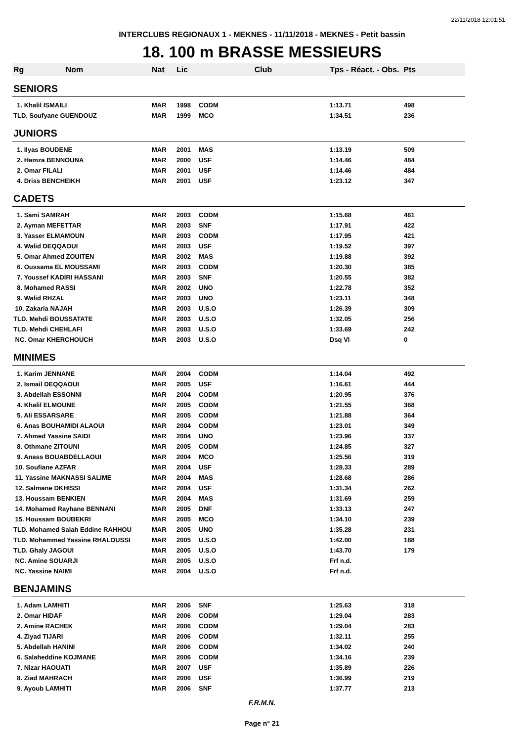22/11/2018 12:01:51
INTERCLUBS REGIONAUX 1 - MEKNES - 11/11/2018 - MEKNES - Petit bassin
18. 100 m BRASSE MESSIEURS
| Rg Nom | Nat | Lic | Club | Tps - Réact. - Obs. Pts | |
| --- | --- | --- | --- | --- | --- |
| SENIORS | | | | | |
| 1. Khalil ISMAILI | MAR | 1998 | CODM | 1:13.71 | 498 |
| TLD. Soufyane GUENDOUZ | MAR | 1999 | MCO | 1:34.51 | 236 |
| JUNIORS | | | | | |
| 1. Ilyas BOUDENE | MAR | 2001 | MAS | 1:13.19 | 509 |
| 2. Hamza BENNOUNA | MAR | 2000 | USF | 1:14.46 | 484 |
| 2. Omar FILALI | MAR | 2001 | USF | 1:14.46 | 484 |
| 4. Driss BENCHEIKH | MAR | 2001 | USF | 1:23.12 | 347 |
| CADETS | | | | | |
| 1. Sami SAMRAH | MAR | 2003 | CODM | 1:15.68 | 461 |
| 2. Ayman MEFETTAR | MAR | 2003 | SNF | 1:17.91 | 422 |
| 3. Yasser ELMAMOUN | MAR | 2003 | CODM | 1:17.95 | 421 |
| 4. Walid DEQQAOUI | MAR | 2003 | USF | 1:19.52 | 397 |
| 5. Omar Ahmed ZOUITEN | MAR | 2002 | MAS | 1:19.88 | 392 |
| 6. Oussama EL MOUSSAMI | MAR | 2003 | CODM | 1:20.30 | 385 |
| 7. Youssef KADIRI HASSANI | MAR | 2003 | SNF | 1:20.55 | 382 |
| 8. Mohamed RASSI | MAR | 2002 | UNO | 1:22.78 | 352 |
| 9. Walid RHZAL | MAR | 2003 | UNO | 1:23.11 | 348 |
| 10. Zakaria NAJAH | MAR | 2003 | U.S.O | 1:26.39 | 309 |
| TLD. Mehdi BOUSSATATE | MAR | 2003 | U.S.O | 1:32.05 | 256 |
| TLD. Mehdi CHEHLAFI | MAR | 2003 | U.S.O | 1:33.69 | 242 |
| NC. Omar KHERCHOUCH | MAR | 2003 | U.S.O | Dsq VI | 0 |
| MINIMES | | | | | |
| 1. Karim JENNANE | MAR | 2004 | CODM | 1:14.04 | 492 |
| 2. Ismail DEQQAOUI | MAR | 2005 | USF | 1:16.61 | 444 |
| 3. Abdellah ESSONNI | MAR | 2004 | CODM | 1:20.95 | 376 |
| 4. Khalil ELMOUNE | MAR | 2005 | CODM | 1:21.55 | 368 |
| 5. Ali ESSARSARE | MAR | 2005 | CODM | 1:21.88 | 364 |
| 6. Anas BOUHAMIDI ALAOUI | MAR | 2004 | CODM | 1:23.01 | 349 |
| 7. Ahmed Yassine SAIDI | MAR | 2004 | UNO | 1:23.96 | 337 |
| 8. Othmane ZITOUNI | MAR | 2005 | CODM | 1:24.85 | 327 |
| 9. Anass BOUABDELLAOUI | MAR | 2004 | MCO | 1:25.56 | 319 |
| 10. Soufiane AZFAR | MAR | 2004 | USF | 1:28.33 | 289 |
| 11. Yassine MAKNASSI SALIME | MAR | 2004 | MAS | 1:28.68 | 286 |
| 12. Salmane DKHISSI | MAR | 2004 | USF | 1:31.34 | 262 |
| 13. Houssam BENKIEN | MAR | 2004 | MAS | 1:31.69 | 259 |
| 14. Mohamed Rayhane BENNANI | MAR | 2005 | DNF | 1:33.13 | 247 |
| 15. Houssam BOUBEKRI | MAR | 2005 | MCO | 1:34.10 | 239 |
| TLD. Mohamed Salah Eddine RAHHOU | MAR | 2005 | UNO | 1:35.28 | 231 |
| TLD. Mohammed Yassine RHALOUSSI | MAR | 2005 | U.S.O | 1:42.00 | 188 |
| TLD. Ghaly JAGOUI | MAR | 2005 | U.S.O | 1:43.70 | 179 |
| NC. Amine SOUARJI | MAR | 2005 | U.S.O | Frf n.d. | |
| NC. Yassine NAIMI | MAR | 2004 | U.S.O | Frf n.d. | |
| BENJAMINS | | | | | |
| 1. Adam LAMHITI | MAR | 2006 | SNF | 1:25.63 | 318 |
| 2. Omar HIDAF | MAR | 2006 | CODM | 1:29.04 | 283 |
| 2. Amine RACHEK | MAR | 2006 | CODM | 1:29.04 | 283 |
| 4. Ziyad TIJARI | MAR | 2006 | CODM | 1:32.11 | 255 |
| 5. Abdellah HANINI | MAR | 2006 | CODM | 1:34.02 | 240 |
| 6. Salaheddine KOJMANE | MAR | 2006 | CODM | 1:34.16 | 239 |
| 7. Nizar HAOUATI | MAR | 2007 | USF | 1:35.89 | 226 |
| 8. Ziad MAHRACH | MAR | 2006 | USF | 1:36.99 | 219 |
| 9. Ayoub LAMHITI | MAR | 2006 | SNF | 1:37.77 | 213 |
F.R.M.N.
Page n° 21